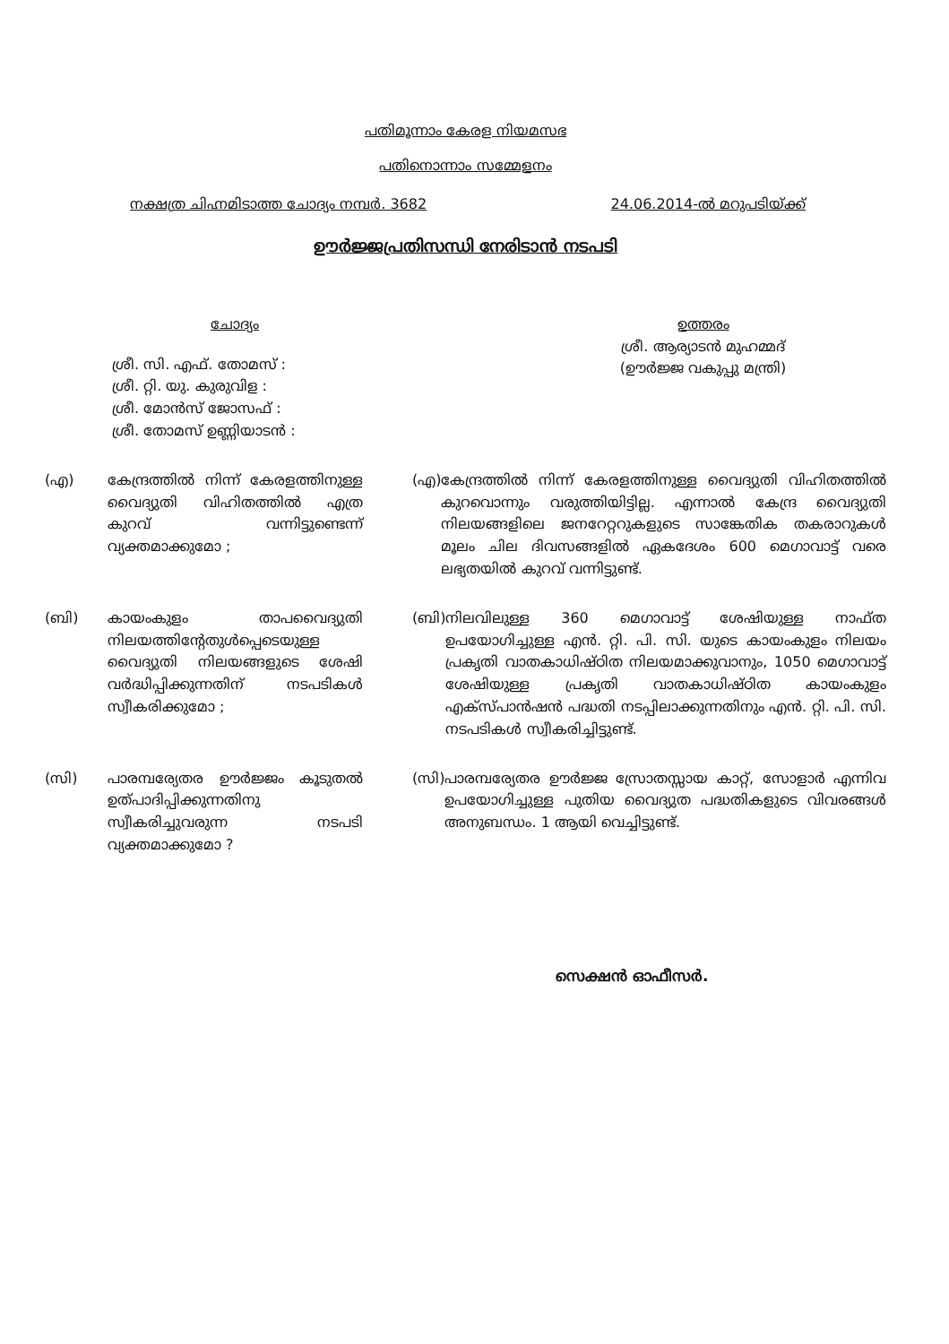പതിമൂന്നാം കേരള നിയമസഭ
പതിനൊന്നാം സമ്മേളനം
നക്ഷത്ര ചിഹ്നമിടാത്ത ചോദ്യം നമ്പർ. 3682 24.06.2014-ൽ മറുപടിയ്ക്ക്
ഊർജ്ജപ്രതിസന്ധി നേരിടാൻ നടപടി
ചോദ്യം
ശ്രീ. സി. എഫ്. തോമസ് :
ശ്രീ. റ്റി. യു. കുരുവിള :
ശ്രീ. മോൻസ് ജോസഫ് :
ശ്രീ. തോമസ് ഉണ്ണിയാടൻ :
ഉത്തരം
ശ്രീ. ആര്യാടൻ മുഹമ്മദ്
(ഊർജ്ജ വകുപ്പു മന്ത്രി)
(എ) കേന്ദ്രത്തിൽ നിന്ന് കേരളത്തിനുള്ള വൈദ്യുതി വിഹിതത്തിൽ എത്ര കുറവ് വന്നിട്ടുണ്ടെന്ന് വ്യക്തമാക്കുമോ ;
(എ) കേന്ദ്രത്തിൽ നിന്ന് കേരളത്തിനുള്ള വൈദ്യുതി വിഹിതത്തിൽ കുറവൊന്നും വരുത്തിയിട്ടില്ല. എന്നാൽ കേന്ദ്ര വൈദ്യുതി നിലയങ്ങളിലെ ജനറേറ്ററുകളുടെ സാങ്കേതിക തകരാറുകൾ മൂലം ചില ദിവസങ്ങളിൽ ഏകദേശം 600 മെഗാവാട്ട് വരെ ലഭ്യതയിൽ കുറവ് വന്നിട്ടുണ്ട്.
(ബി) കായംകുളം താപവൈദ്യുതി നിലയത്തിന്റേതുൾപ്പെടെയുള്ള വൈദ്യുതി നിലയങ്ങളുടെ ശേഷി വർദ്ധിപ്പിക്കുന്നതിന് നടപടികൾ സ്വീകരിക്കുമോ ;
(ബി) നിലവിലുള്ള 360 മെഗാവാട്ട് ശേഷിയുള്ള നാഫ്ത ഉപയോഗിച്ചുള്ള എൻ. റ്റി. പി. സി. യുടെ കായംകുളം നിലയം പ്രകൃതി വാതകാധിഷ്ഠിത നിലയമാക്കുവാനും, 1050 മെഗാവാട്ട് ശേഷിയുള്ള പ്രകൃതി വാതകാധിഷ്ഠിത കായംകുളം എക്സ്പാൻഷൻ പദ്ധതി നടപ്പിലാക്കുന്നതിനും എൻ. റ്റി. പി. സി. നടപടികൾ സ്വീകരിച്ചിട്ടുണ്ട്.
(സി) പാരമ്പര്യേതര ഊർജ്ജം കൂടുതൽ ഉത്പാദിപ്പിക്കുന്നതിനു സ്വീകരിച്ചുവരുന്ന നടപടി വ്യക്തമാക്കുമോ ?
(സി) പാരമ്പര്യേതര ഊർജ്ജ സ്രോതസ്സായ കാറ്റ്, സോളാർ എന്നിവ ഉപയോഗിച്ചുള്ള പുതിയ വൈദ്യുത പദ്ധതികളുടെ വിവരങ്ങൾ അനുബന്ധം. 1 ആയി വെച്ചിട്ടുണ്ട്.
സെക്ഷൻ ഓഫീസർ.